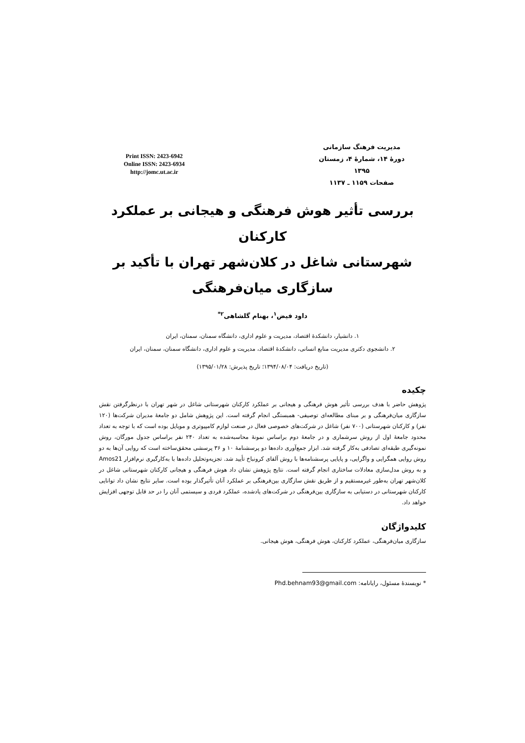Print ISSN: 2423-6942
Online ISSN: 2423-6934
http://jomc.ut.ac.ir
مدیریت فرهنگ سازمانی
دورهٔ ۱۴، شمارهٔ ۴، زمستان ۱۳۹۵
صفحات ۱۱۵۹ ـ ۱۱۳۷
بررسی تأثیر هوش فرهنگی و هیجانی بر عملکرد کارکنان
شهرستانی شاغل در کلان‌شهر تهران با تأکید بر
سازگاری میان‌فرهنگی
داود فیض<sup>۱</sup>، بهنام گلشاهی<sup>۲*</sup>
۱. دانشیار، دانشکدهٔ اقتصاد، مدیریت و علوم اداری، دانشگاه سمنان، سمنان، ایران
۲. دانشجوی دکتری مدیریت منابع انسانی، دانشکدهٔ اقتصاد، مدیریت و علوم اداری، دانشگاه سمنان، سمنان، ایران
(تاریخ دریافت: ۱۳۹۴/۰۸/۰۴؛ تاریخ پذیرش: ۱۳۹۵/۰۱/۲۸)
چکیده
پژوهش حاضر با هدف بررسی تأثیر هوش فرهنگی و هیجانی بر عملکرد کارکنان شهرستانی شاغل در شهر تهران با درنظرگرفتن نقش سازگاری میان‌فرهنگی و بر مبنای مطالعه‌ای توصیفی- همبستگی انجام گرفته است. این پژوهش شامل دو جامعهٔ مدیران شرکت‌ها (۱۲۰ نفر) و کارکنان شهرستانی (۷۰۰ نفر) شاغل در شرکت‌های خصوصی فعال در صنعت لوازم کامپیوتری و موبایل بوده است که با توجه به تعداد محدود جامعهٔ اول از روش سرشماری و در جامعهٔ دوم براساس نمونهٔ محاسبه‌شده به تعداد ۲۴۰ نفر براساس جدول مورگان، روش نمونه‌گیری طبقه‌ای تصادفی به‌کار گرفته شد. ابزار جمع‌آوری داده‌ها دو پرسشنامهٔ ۱۰ و ۳۶ پرسشی محقق‌ساخته است که روایی آن‌ها به دو روش روایی همگرایی و واگرایی، و پایایی پرسشنامه‌ها با روش آلفای کرونباخ تأیید شد. تجزیه‌وتحلیل داده‌ها با به‌کارگیری نرم‌افزار Amos21 و به روش مدل‌سازی معادلات ساختاری انجام گرفته است. نتایج پژوهش نشان داد هوش فرهنگی و هیجانی کارکنان شهرستانی شاغل در کلان‌شهر تهران به‌طور غیرمستقیم و از طریق نقش سازگاری بین‌فرهنگی بر عملکرد آنان تأثیرگذار بوده است. سایر نتایج نشان داد توانایی کارکنان شهرستانی در دستیابی به سازگاری بین‌فرهنگی در شرکت‌های یادشده، عملکرد فردی و سیستمی آنان را در حد قابل توجهی افزایش خواهد داد.
کلیدواژگان
سازگاری میان‌فرهنگی، عملکرد کارکنان، هوش فرهنگی، هوش هیجانی.
* نویسندهٔ مسئول، رایانامه: Phd.behnam93@gmail.com